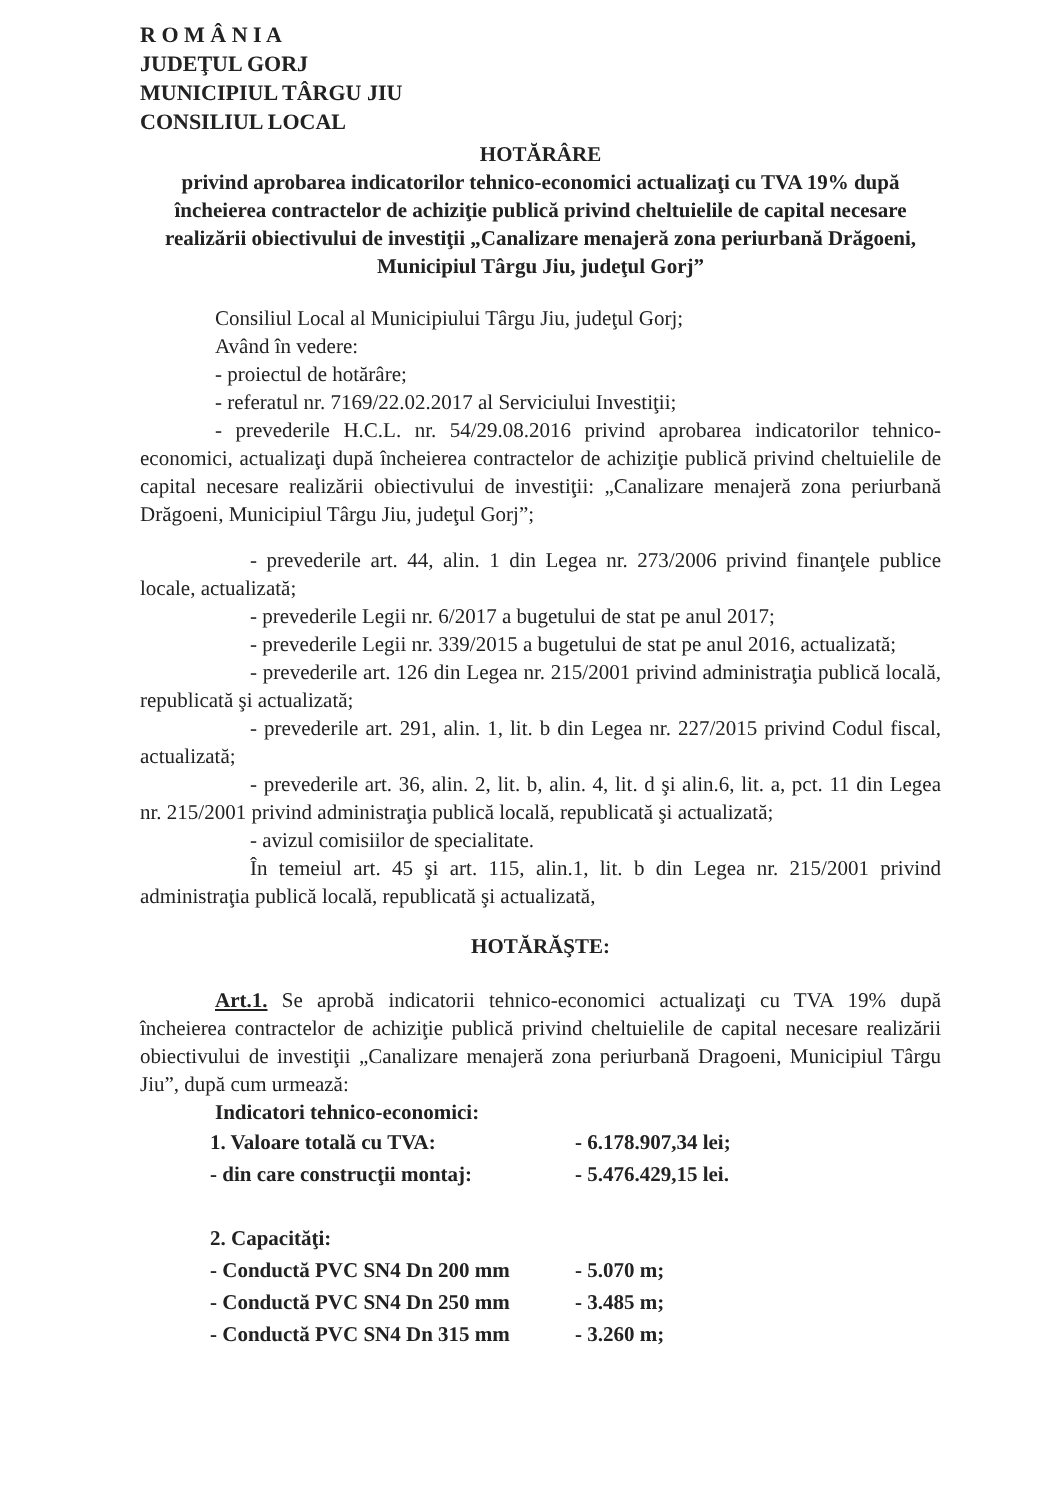R O M Â N I A
JUDEŢUL GORJ
MUNICIPIUL TÂRGU JIU
CONSILIUL LOCAL
HOTĂRÂRE
privind aprobarea indicatorilor tehnico-economici actualizaţi cu TVA 19% după încheierea contractelor de achiziţie publică privind cheltuielile de capital necesare realizării obiectivului de investiţii „Canalizare menajeră zona periurbană Drăgoeni, Municipiul Târgu Jiu, judeţul Gorj”
Consiliul Local al Municipiului Târgu Jiu, judeţul Gorj;
Având în vedere:
- proiectul de hotărâre;
- referatul nr. 7169/22.02.2017 al Serviciului Investiţii;
- prevederile H.C.L. nr. 54/29.08.2016 privind aprobarea indicatorilor tehnico-economici, actualizaţi după încheierea contractelor de achiziţie publică privind cheltuielile de capital necesare realizării obiectivului de investiţii: „Canalizare menajeră zona periurbană Drăgoeni, Municipiul Târgu Jiu, judeţul Gorj”;
- prevederile art. 44, alin. 1 din Legea nr. 273/2006 privind finanţele publice locale, actualizată;
- prevederile Legii nr. 6/2017 a bugetului de stat pe anul 2017;
- prevederile Legii nr. 339/2015 a bugetului de stat pe anul 2016, actualizată;
- prevederile art. 126 din Legea nr. 215/2001 privind administraţia publică locală, republicată şi actualizată;
- prevederile art. 291, alin. 1, lit. b din Legea nr. 227/2015 privind Codul fiscal, actualizată;
- prevederile art. 36, alin. 2, lit. b, alin. 4, lit. d şi alin.6, lit. a, pct. 11 din Legea nr. 215/2001 privind administraţia publică locală, republicată şi actualizată;
- avizul comisiilor de specialitate.
În temeiul art. 45 şi art. 115, alin.1, lit. b din Legea nr. 215/2001 privind administraţia publică locală, republicată şi actualizată,
HOTĂRĂŞTE:
Art.1. Se aprobă indicatorii tehnico-economici actualizaţi cu TVA 19% după încheierea contractelor de achiziţie publică privind cheltuielile de capital necesare realizării obiectivului de investiţii „Canalizare menajeră zona periurbană Dragoeni, Municipiul Târgu Jiu”, după cum urmează:
Indicatori tehnico-economici:
| 1. Valoare totală cu TVA: | - 6.178.907,34 lei; |
| - din care construcţii montaj: | - 5.476.429,15 lei. |
| 2. Capacităţi: | |
| - Conductă PVC SN4 Dn 200 mm | - 5.070 m; |
| - Conductă PVC SN4 Dn 250 mm | - 3.485 m; |
| - Conductă PVC SN4 Dn 315 mm | - 3.260 m; |